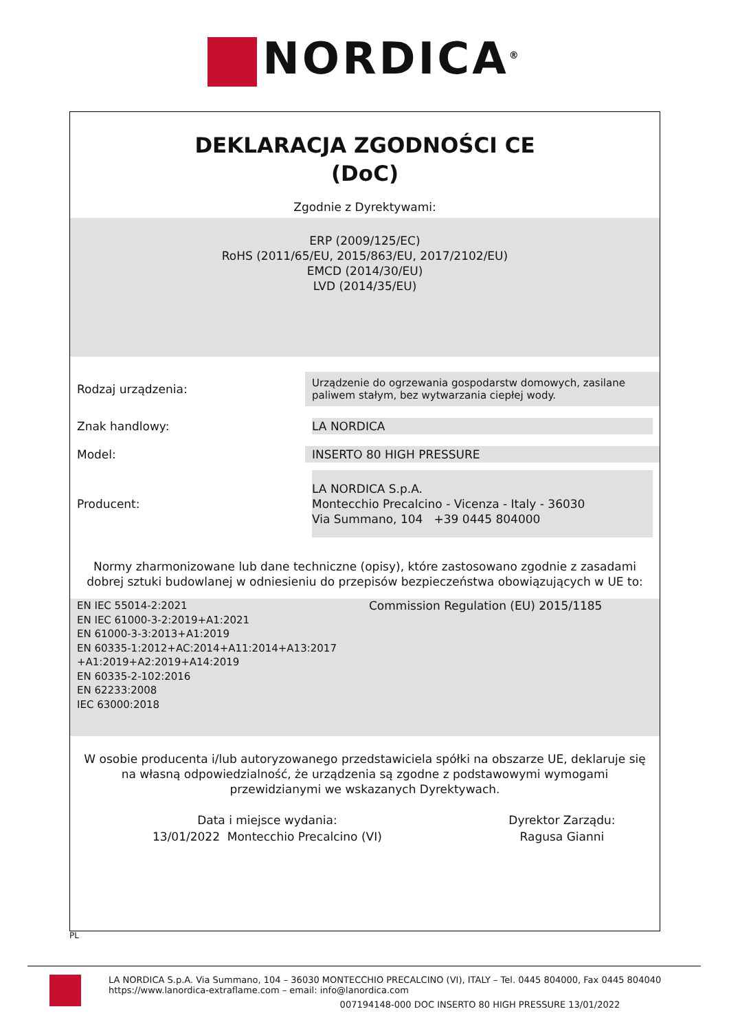NORDICA<sup>®</sup>
DEKLARACJA ZGODNOŚCI CE
(DoC)
Zgodnie z Dyrektywami:
ERP (2009/125/EC)
RoHS (2011/65/EU, 2015/863/EU, 2017/2102/EU)
EMCD (2014/30/EU)
LVD (2014/35/EU)
| Rodzaj urządzenia: | Urządzenie do ogrzewania gospodarstw domowych, zasilane paliwem stałym, bez wytwarzania ciepłej wody. |
| Znak handlowy: | LA NORDICA |
| Model: | INSERTO 80 HIGH PRESSURE |
| Producent: | LA NORDICA S.p.A. Montecchio Precalcino - Vicenza - Italy - 36030 Via Summano, 104 +39 0445 804000 |
Normy zharmonizowane lub dane techniczne (opisy), które zastosowano zgodnie z zasadami dobrej sztuki budowlanej w odniesieniu do przepisów bezpieczeństwa obowiązujących w UE to:
| EN IEC 55014-2:2021 EN IEC 61000-3-2:2019+A1:2021 EN 61000-3-3:2013+A1:2019 EN 60335-1:2012+AC:2014+A11:2014+A13:2017 +A1:2019+A2:2019+A14:2019 EN 60335-2-102:2016 EN 62233:2008 IEC 63000:2018 | Commission Regulation (EU) 2015/1185 |
W osobie producenta i/lub autoryzowanego przedstawiciela spółki na obszarze UE, deklaruje się na własną odpowiedzialność, że urządzenia są zgodne z podstawowymi wymogami przewidzianymi we wskazanych Dyrektywach.
| Data i miejsce wydania: 13/01/2022 Montecchio Precalcino (VI) | Dyrektor Zarządu: Ragusa Gianni |
PL
LA NORDICA S.p.A. Via Summano, 104 – 36030 MONTECCHIO PRECALCINO (VI), ITALY – Tel. 0445 804000, Fax 0445 804040
https://www.lanordica-extraflame.com – email: info@lanordica.com
007194148-000 DOC INSERTO 80 HIGH PRESSURE 13/01/2022